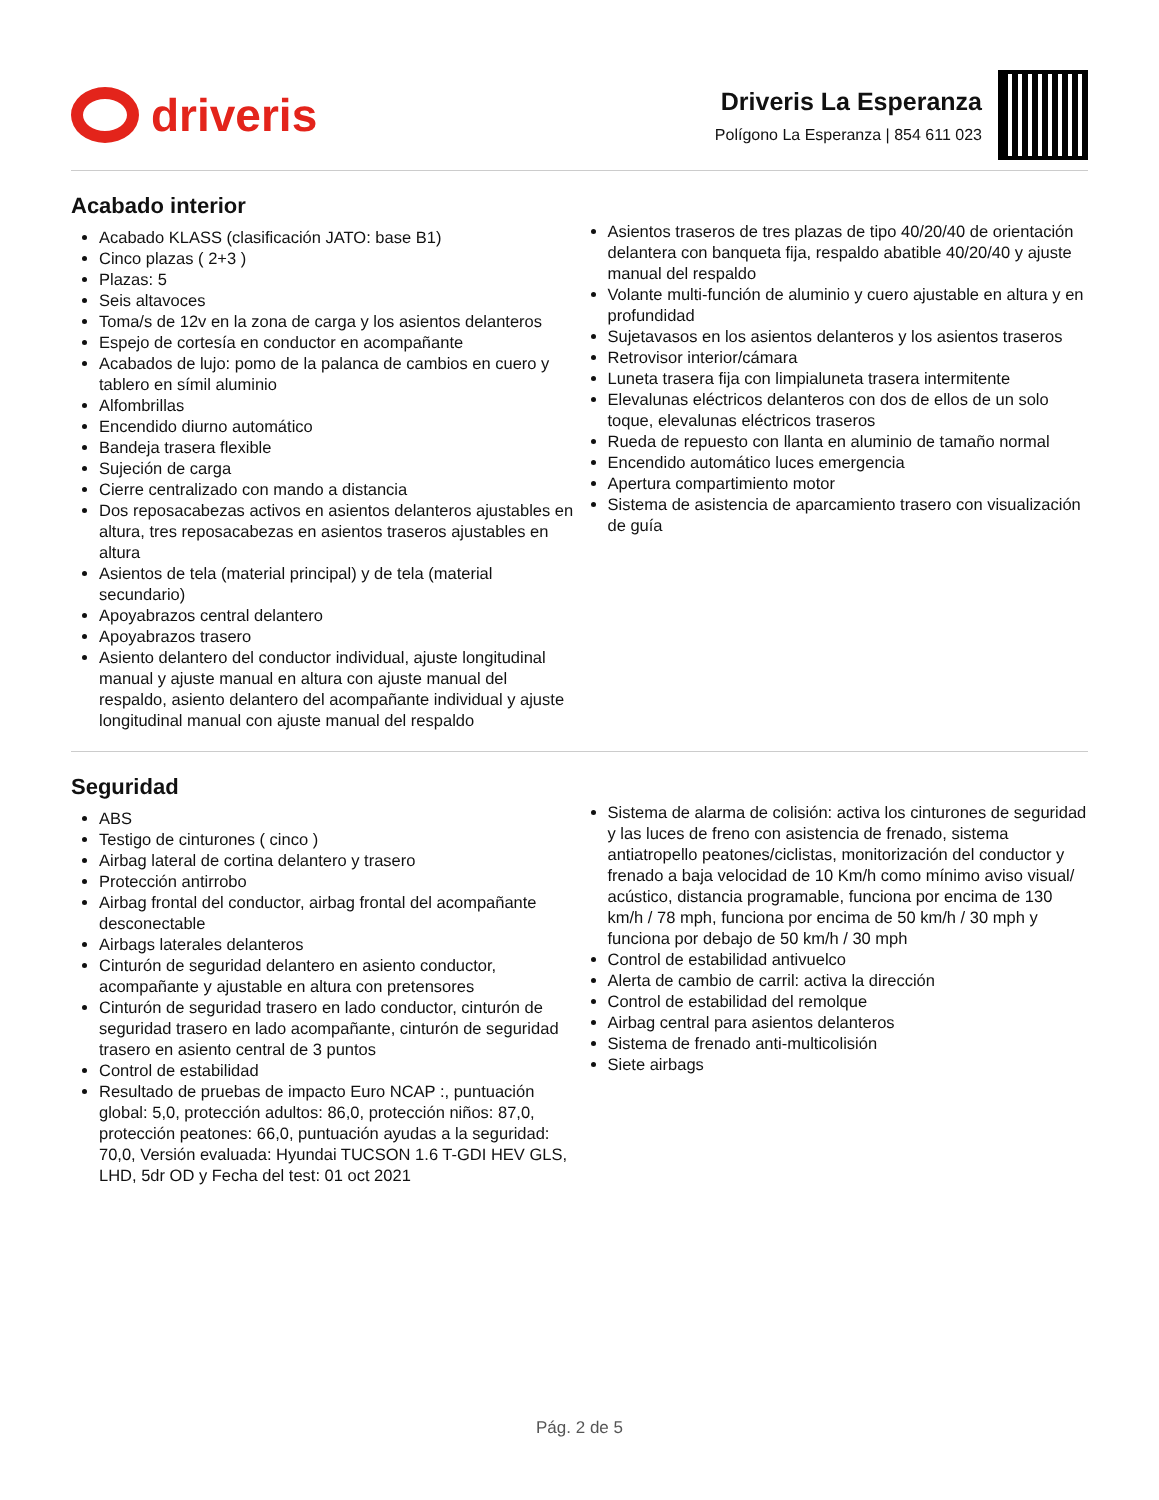driveris
Driveris La Esperanza
Polígono La Esperanza | 854 611 023
Acabado interior
Acabado KLASS (clasificación JATO: base B1)
Cinco plazas ( 2+3 )
Plazas: 5
Seis altavoces
Toma/s de 12v en la zona de carga y los asientos delanteros
Espejo de cortesía en conductor en acompañante
Acabados de lujo: pomo de la palanca de cambios en cuero y tablero en símil aluminio
Alfombrillas
Encendido diurno automático
Bandeja trasera flexible
Sujeción de carga
Cierre centralizado con mando a distancia
Dos reposacabezas activos en asientos delanteros ajustables en altura, tres reposacabezas en asientos traseros ajustables en altura
Asientos de tela (material principal) y de tela (material secundario)
Apoyabrazos central delantero
Apoyabrazos trasero
Asiento delantero del conductor individual, ajuste longitudinal manual y ajuste manual en altura con ajuste manual del respaldo, asiento delantero del acompañante individual y ajuste longitudinal manual con ajuste manual del respaldo
Asientos traseros de tres plazas de tipo 40/20/40 de orientación delantera con banqueta fija, respaldo abatible 40/20/40 y ajuste manual del respaldo
Volante multi-función de aluminio y cuero ajustable en altura y en profundidad
Sujetavasos en los asientos delanteros y los asientos traseros
Retrovisor interior/cámara
Luneta trasera fija con limpialuneta trasera intermitente
Elevalunas eléctricos delanteros con dos de ellos de un solo toque, elevalunas eléctricos traseros
Rueda de repuesto con llanta en aluminio de tamaño normal
Encendido automático luces emergencia
Apertura compartimiento motor
Sistema de asistencia de aparcamiento trasero con visualización de guía
Seguridad
ABS
Testigo de cinturones ( cinco )
Airbag lateral de cortina delantero y trasero
Protección antirrobo
Airbag frontal del conductor, airbag frontal del acompañante desconectable
Airbags laterales delanteros
Cinturón de seguridad delantero en asiento conductor, acompañante y ajustable en altura con pretensores
Cinturón de seguridad trasero en lado conductor, cinturón de seguridad trasero en lado acompañante, cinturón de seguridad trasero en asiento central de 3 puntos
Control de estabilidad
Resultado de pruebas de impacto Euro NCAP :, puntuación global: 5,0, protección adultos: 86,0, protección niños: 87,0, protección peatones: 66,0, puntuación ayudas a la seguridad: 70,0, Versión evaluada: Hyundai TUCSON 1.6 T-GDI HEV GLS, LHD, 5dr OD y Fecha del test: 01 oct 2021
Sistema de alarma de colisión: activa los cinturones de seguridad y las luces de freno con asistencia de frenado, sistema antiatropello peatones/ciclistas, monitorización del conductor y frenado a baja velocidad de 10 Km/h como mínimo aviso visual/ acústico, distancia programable, funciona por encima de 130 km/h / 78 mph, funciona por encima de 50 km/h / 30 mph y funciona por debajo de 50 km/h / 30 mph
Control de estabilidad antivuelco
Alerta de cambio de carril: activa la dirección
Control de estabilidad del remolque
Airbag central para asientos delanteros
Sistema de frenado anti-multicolisión
Siete airbags
Pág. 2 de 5